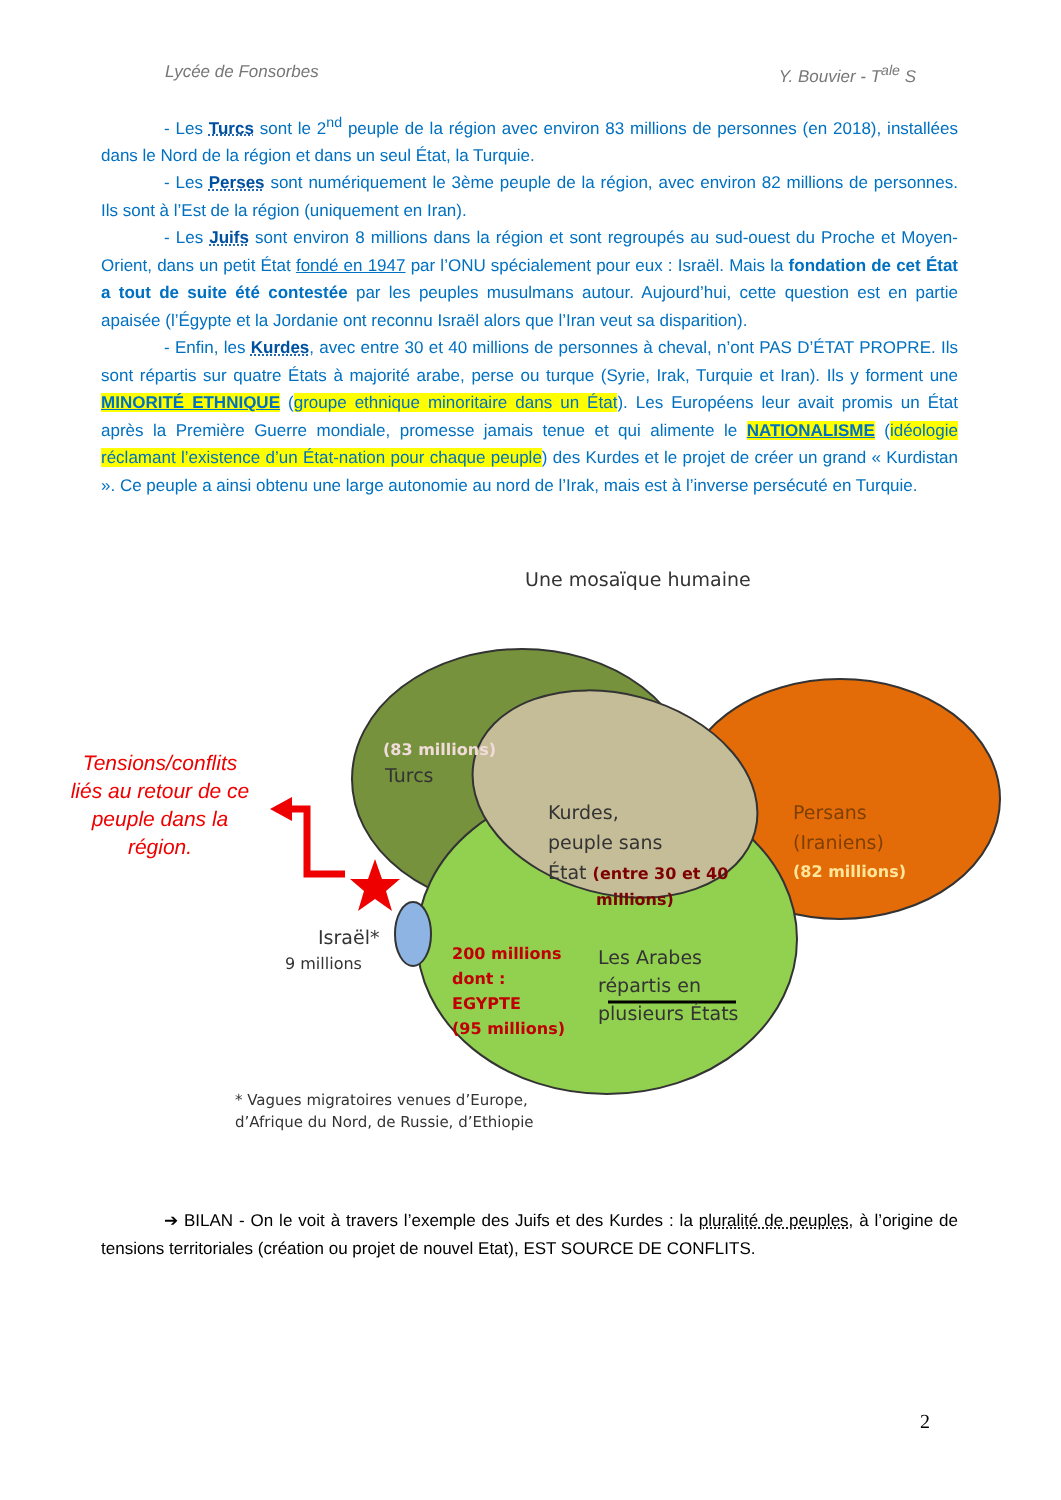Lycée de Fonsorbes Y. Bouvier - T<sup>ale</sup> S
- Les Turcs sont le 2<sup>nd</sup> peuple de la région avec environ 83 millions de personnes (en 2018), installées dans le Nord de la région et dans un seul État, la Turquie.
- Les Perses sont numériquement le 3ème peuple de la région, avec environ 82 millions de personnes. Ils sont à l’Est de la région (uniquement en Iran).
- Les Juifs sont environ 8 millions dans la région et sont regroupés au sud-ouest du Proche et Moyen-Orient, dans un petit État fondé en 1947 par l’ONU spécialement pour eux : Israël. Mais la fondation de cet État a tout de suite été contestée par les peuples musulmans autour. Aujourd’hui, cette question est en partie apaisée (l’Égypte et la Jordanie ont reconnu Israël alors que l’Iran veut sa disparition).
- Enfin, les Kurdes, avec entre 30 et 40 millions de personnes à cheval, n’ont PAS D’ÉTAT PROPRE. Ils sont répartis sur quatre États à majorité arabe, perse ou turque (Syrie, Irak, Turquie et Iran). Ils y forment une MINORITÉ ETHNIQUE (groupe ethnique minoritaire dans un État). Les Européens leur avait promis un État après la Première Guerre mondiale, promesse jamais tenue et qui alimente le NATIONALISME (idéologie réclamant l’existence d’un État-nation pour chaque peuple) des Kurdes et le projet de créer un grand « Kurdistan ». Ce peuple a ainsi obtenu une large autonomie au nord de l’Irak, mais est à l’inverse persécuté en Turquie.
Une mosaïque humaine
(83 millions)
Turcs
Kurdes,
peuple sans
État (entre 30 et 40
millions)
Persans
(Iraniens)
(82 millions)
Israël*
9 millions
200 millions
dont :
EGYPTE
(95 millions)
Les Arabes
répartis en
plusieurs États
* Vagues migratoires venues d’Europe,
d’Afrique du Nord, de Russie, d’Ethiopie
Tensions/conflits liés au retour de ce peuple dans la région.
➔ BILAN - On le voit à travers l’exemple des Juifs et des Kurdes : la pluralité de peuples, à l’origine de tensions territoriales (création ou projet de nouvel Etat), EST SOURCE DE CONFLITS.
2